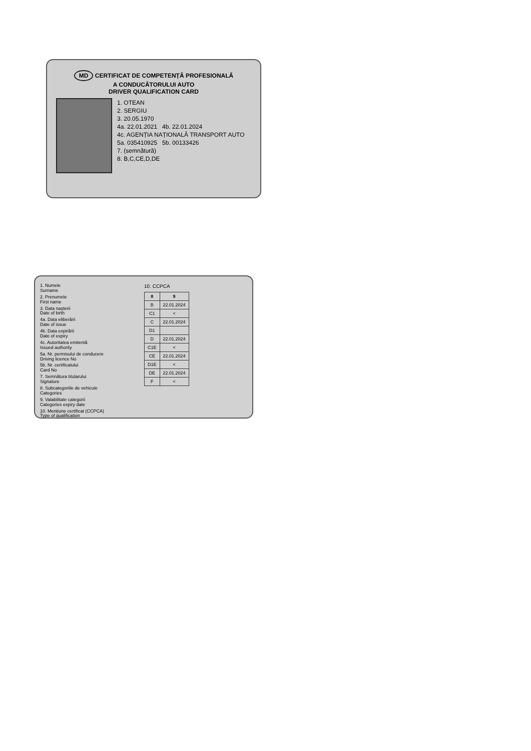MD CERTIFICAT DE COMPETENȚĂ PROFESIONALĂ
A CONDUCĂTORULUI AUTO
DRIVER QUALIFICATION CARD
1. OTEAN
2. SERGIU
3. 20.05.1970
4a. 22.01.2021 4b. 22.01.2024
4c. AGENȚIA NAȚIONALĂ TRANSPORT AUTO
5a. 035410925 5b. 00133426
7. (semnătură)
8. B,C,CE,D,DE
1. Numele
Surname
2. Prenumele
First name
3. Data nașterii
Date of birth
4a. Data eliberării
Date of issue
4b. Data expirării
Date of expiry
4c. Autoritatea emitentă
Issued authority
5a. Nr. permisului de conducere
Driving licence No
5b. Nr. certificatului
Card No
7. Semnătura titularului
Signature
8. Subcategoriile de vehicule
Categories
9. Valabilitate categorii
Categories expiry date
10. Mențiune certificat (CCPCA)
Type of qualification
10. CCPCA
| 8 | 9 |
| --- | --- |
| B | 22.01.2024 |
| C1 | < |
| C | 22.01.2024 |
| D1 | |
| D | 22.01.2024 |
| C1E | < |
| CE | 22.01.2024 |
| D1E | < |
| DE | 22.01.2024 |
| F | < |